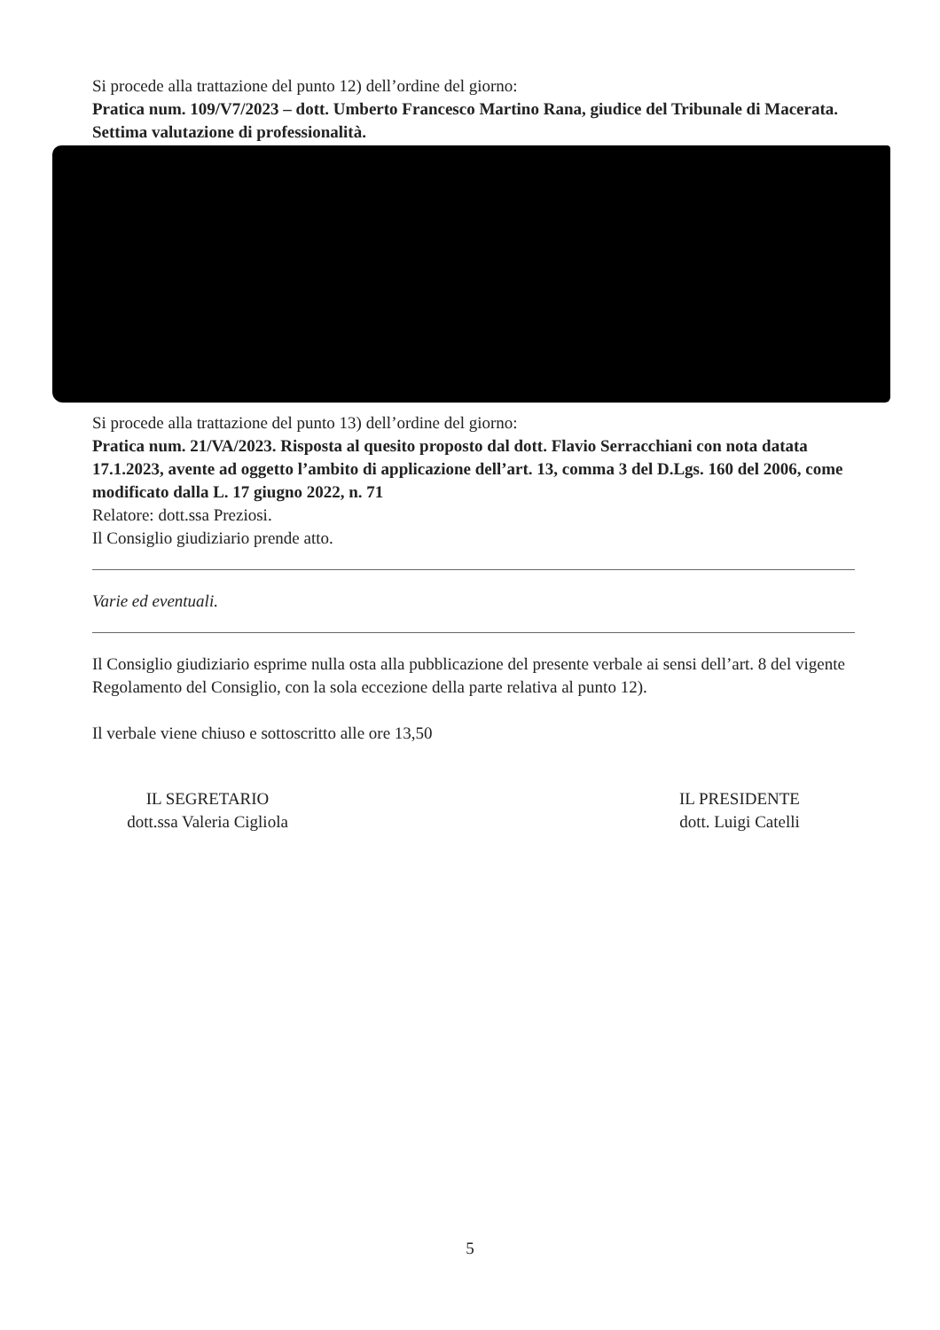Si procede alla trattazione del punto 12) dell’ordine del giorno:
Pratica num. 109/V7/2023 – dott. Umberto Francesco Martino Rana, giudice del Tribunale di Macerata. Settima valutazione di professionalità.
Si procede alla trattazione del punto 13) dell’ordine del giorno:
Pratica num. 21/VA/2023. Risposta al quesito proposto dal dott. Flavio Serracchiani con nota datata 17.1.2023, avente ad oggetto l’ambito di applicazione dell’art. 13, comma 3 del D.Lgs. 160 del 2006, come modificato dalla L. 17 giugno 2022, n. 71
Relatore: dott.ssa Preziosi.
Il Consiglio giudiziario prende atto.
Varie ed eventuali.
Il Consiglio giudiziario esprime nulla osta alla pubblicazione del presente verbale ai sensi dell’art. 8 del vigente Regolamento del Consiglio, con la sola eccezione della parte relativa al punto 12).
Il verbale viene chiuso e sottoscritto alle ore 13,50
IL SEGRETARIO
dott.ssa Valeria Cigliola
IL PRESIDENTE
dott. Luigi Catelli
5